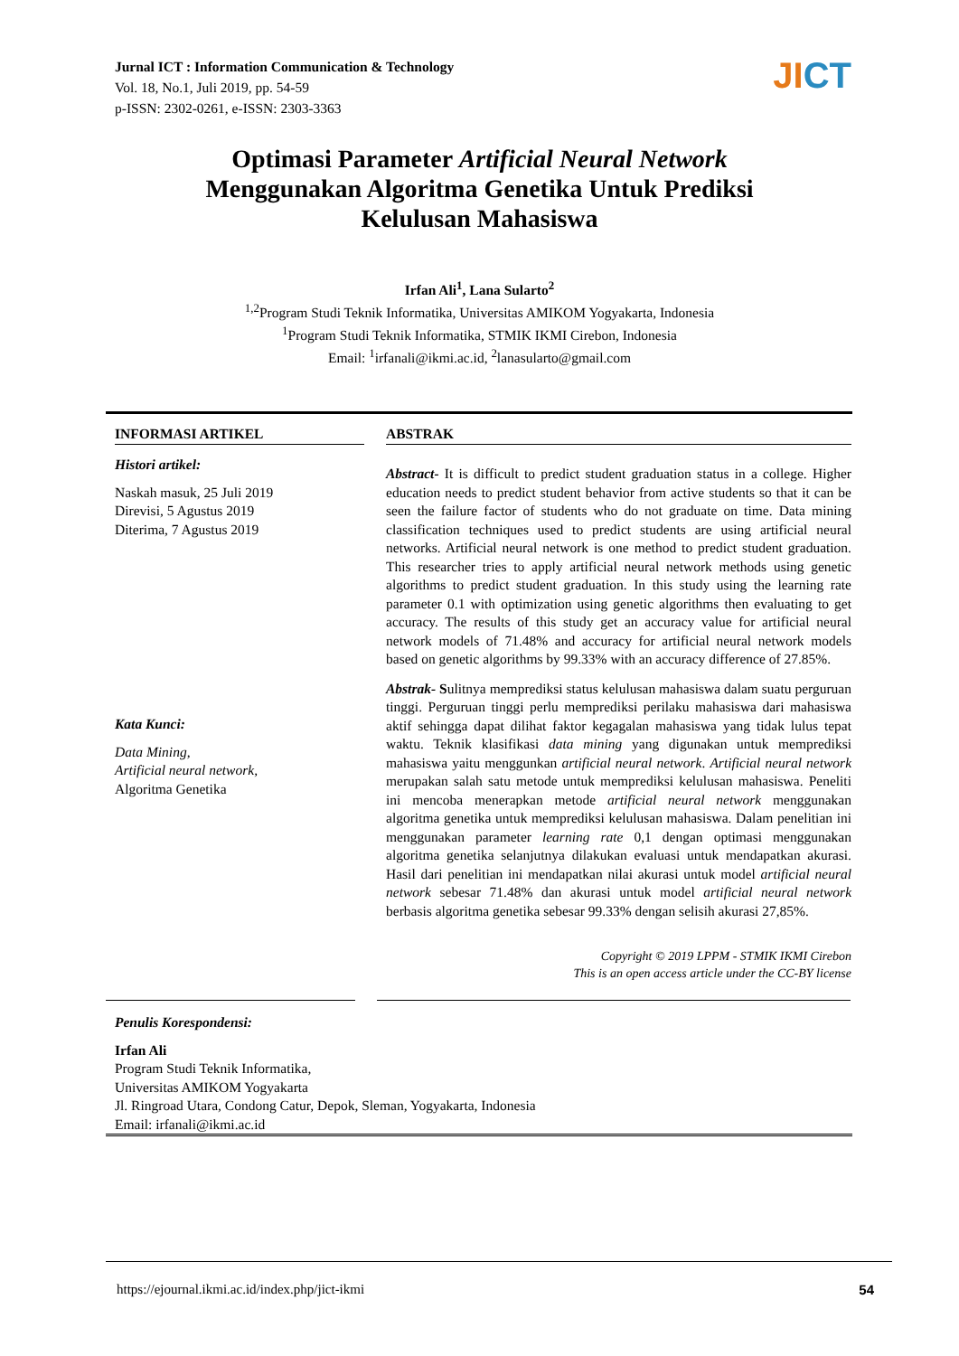Jurnal ICT : Information Communication & Technology
Vol. 18, No.1, Juli 2019, pp. 54-59
p-ISSN: 2302-0261, e-ISSN: 2303-3363
JICT
Optimasi Parameter Artificial Neural Network
Menggunakan Algoritma Genetika Untuk Prediksi
Kelulusan Mahasiswa
Irfan Ali<sup>1</sup>, Lana Sularto<sup>2</sup>
<sup>1,2</sup>Program Studi Teknik Informatika, Universitas AMIKOM Yogyakarta, Indonesia
<sup>1</sup> Program Studi Teknik Informatika, STMIK IKMI Cirebon, Indonesia
Email: <sup>1</sup>irfanali@ikmi.ac.id, <sup>2</sup>lanasularto@gmail.com
INFORMASI ARTIKEL
Histori artikel:
Naskah masuk, 25 Juli 2019
Direvisi, 5 Agustus 2019
Diterima, 7 Agustus 2019
Kata Kunci:
Data Mining,
Artificial neural network,
Algoritma Genetika
ABSTRAK
Abstract- It is difficult to predict student graduation status in a college. Higher education needs to predict student behavior from active students so that it can be seen the failure factor of students who do not graduate on time. Data mining classification techniques used to predict students are using artificial neural networks. Artificial neural network is one method to predict student graduation. This researcher tries to apply artificial neural network methods using genetic algorithms to predict student graduation. In this study using the learning rate parameter 0.1 with optimization using genetic algorithms then evaluating to get accuracy. The results of this study get an accuracy value for artificial neural network models of 71.48% and accuracy for artificial neural network models based on genetic algorithms by 99.33% with an accuracy difference of 27.85%.
Abstrak- Sulitnya memprediksi status kelulusan mahasiswa dalam suatu perguruan tinggi. Perguruan tinggi perlu memprediksi perilaku mahasiswa dari mahasiswa aktif sehingga dapat dilihat faktor kegagalan mahasiswa yang tidak lulus tepat waktu. Teknik klasifikasi data mining yang digunakan untuk memprediksi mahasiswa yaitu menggunkan artificial neural network. Artificial neural network merupakan salah satu metode untuk memprediksi kelulusan mahasiswa. Peneliti ini mencoba menerapkan metode artificial neural network menggunakan algoritma genetika untuk memprediksi kelulusan mahasiswa. Dalam penelitian ini menggunakan parameter learning rate 0,1 dengan optimasi menggunakan algoritma genetika selanjutnya dilakukan evaluasi untuk mendapatkan akurasi. Hasil dari penelitian ini mendapatkan nilai akurasi untuk model artificial neural network sebesar 71.48% dan akurasi untuk model artificial neural network berbasis algoritma genetika sebesar 99.33% dengan selisih akurasi 27,85%.
Copyright © 2019 LPPM - STMIK IKMI Cirebon
This is an open access article under the CC-BY license
Penulis Korespondensi:
Irfan Ali
Program Studi Teknik Informatika,
Universitas AMIKOM Yogyakarta
Jl. Ringroad Utara, Condong Catur, Depok, Sleman, Yogyakarta, Indonesia
Email: irfanali@ikmi.ac.id
https://ejournal.ikmi.ac.id/index.php/jict-ikmi 54